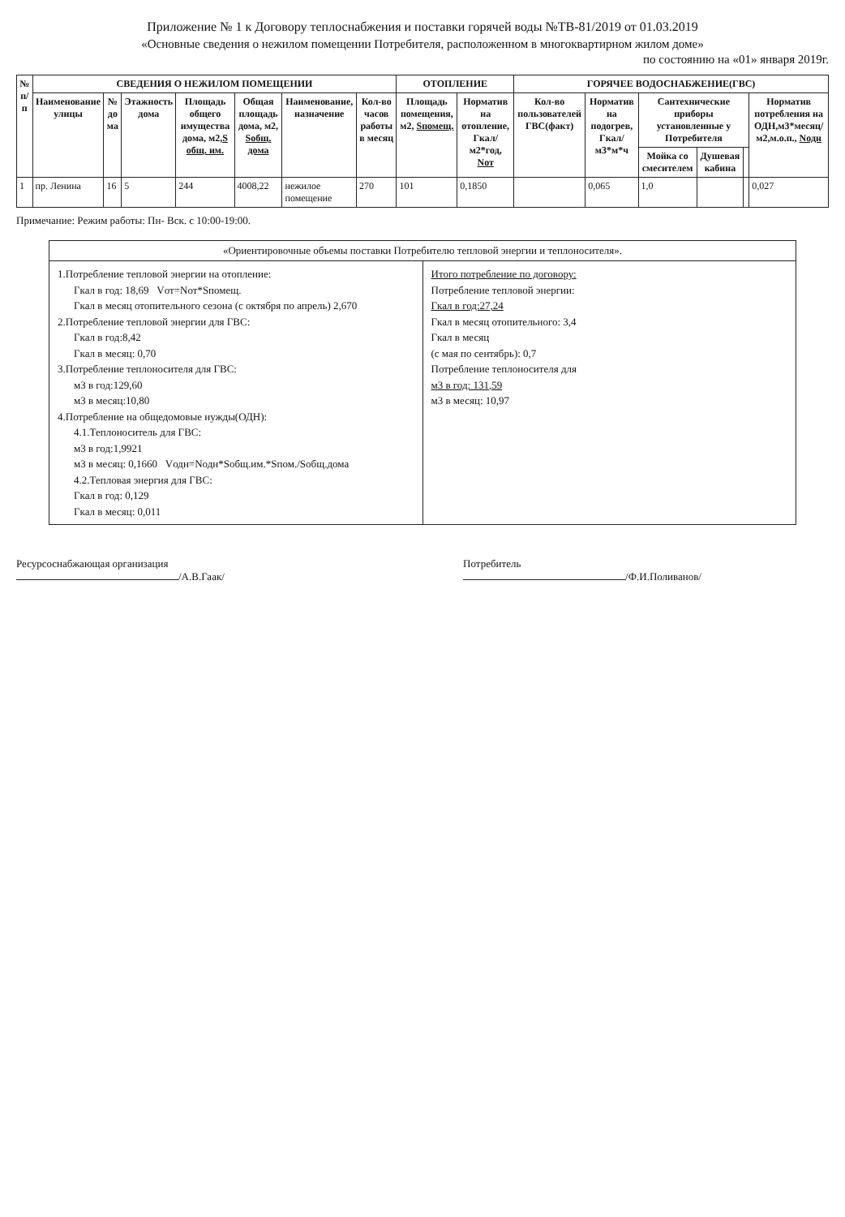Приложение № 1 к Договору теплоснабжения и поставки горячей воды №ТВ-81/2019 от 01.03.2019
«Основные сведения о нежилом помещении Потребителя, расположенном в многоквартирном жилом доме»
по состоянию на «01» января 2019г.
| № п/п | СВЕДЕНИЯ О НЕЖИЛОМ ПОМЕЩЕНИИ | | | | | | | ОТОПЛЕНИЕ | | ГОРЯЧЕЕ ВОДОСНАБЖЕНИЕ(ГВС) | | | | | |
| --- | --- | --- | --- | --- | --- | --- | --- | --- | --- | --- | --- | --- | --- | --- | --- |
| | Наименование улицы | № до ма | Этажность дома | Площадь общего имущества дома, м2, S общ. им. | Общая площадь дома, м2, Sобщ. дома | Наименование, назначение | Кол-во часов работы в месяц | Площадь помещения, м2, Sпомещ. | Норматив на отопление, Гкал/м2*год, Nот | Кол-во пользователей ГВС(факт) | Норматив на подогрев, Гкал/м3*м*ч | Сантехнические приборы установленные у Потребителя | | | Норматив потребления на ОДН,м3*месяц/м2,м.о.п., Nодн |
| | | | | | | | | | | | | Мойка со смесителем | Душевая кабина | | |
| 1 | пр. Ленина | 16 | 5 | 244 | 4008,22 | нежилое помещение | 270 | 101 | 0,1850 | | 0,065 | 1,0 | | | 0,027 |
Примечание: Режим работы: Пн- Вск. с 10:00-19:00.
«Ориентировочные объемы поставки Потребителю тепловой энергии и теплоносителя».
1.Потребление тепловой энергии на отопление:
Гкал в год: 18,69 Vот=Nот*Sпомещ.
Гкал в месяц отопительного сезона (с октября по апрель) 2,670
2.Потребление тепловой энергии для ГВС:
Гкал в год:8,42
Гкал в месяц: 0,70
3.Потребление теплоносителя для ГВС:
м3 в год:129,60
м3 в месяц:10,80
4.Потребление на общедомовые нужды(ОДН):
4.1.Теплоноситель для ГВС:
м3 в год:1,9921
м3 в месяц: 0,1660 Vодн=Nодн*Sобщ.им.*Sпом./Sобщ.дома
4.2.Тепловая энергия для ГВС:
Гкал в год: 0,129
Гкал в месяц: 0,011
Итого потребление по договору:
Потребление тепловой энергии:
Гкал в год:27,24
Гкал в месяц отопительного: 3,4
Гкал в месяц
(с мая по сентябрь): 0,7
Потребление теплоносителя для
м3 в год: 131,59
м3 в месяц: 10,97
Ресурсоснабжающая организация
/А.В.Гаак/
Потребитель
/Ф.И.Поливанов/